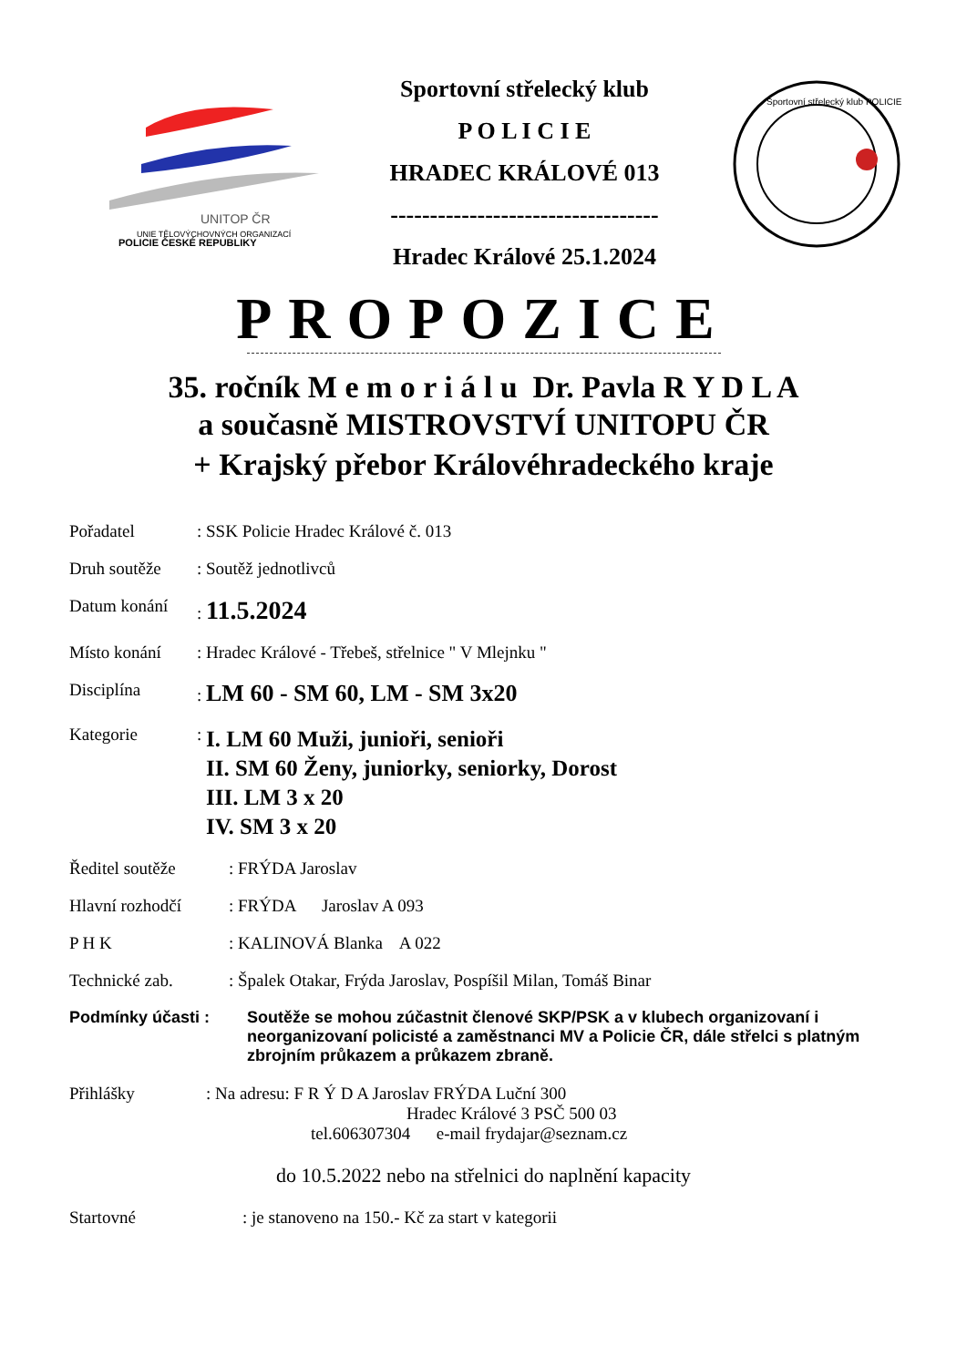UNITOP ČR
UNIE TĚLOVÝCHOVNÝCH ORGANIZACÍ
POLICIE ČESKÉ REPUBLIKY
Sportovní střelecký klub
P O L I C I E
HRADEC KRÁLOVÉ 013
----------------------------------
Hradec Králové 25.1.2024
Sportovní střelecký klub POLICIE
PROPOZICE
35. ročník M e m o r i á l u Dr. Pavla R Y D L A
a současně MISTROVSTVÍ UNITOPU ČR
+ Krajský přebor Královéhradeckého kraje
Pořadatel: SSK Policie Hradec Králové č. 013
Druh soutěže: Soutěž jednotlivců
Datum konání: 11.5.2024
Místo konání: Hradec Králové - Třebeš, střelnice " V Mlejnku "
Disciplína: LM 60 - SM 60, LM - SM 3x20
Kategorie: I. LM 60 Muži, junioři, senioři
II. SM 60 Ženy, juniorky, seniorky, Dorost
III. LM 3 x 20
IV. SM 3 x 20
Ředitel soutěže: FRÝDA Jaroslav
Hlavní rozhodčí: FRÝDA Jaroslav A 093
P H K: KALINOVÁ Blanka A 022
Technické zab.: Špalek Otakar, Frýda Jaroslav, Pospíšil Milan, Tomáš Binar
Podmínky účasti : Soutěže se mohou zúčastnit členové SKP/PSK a v klubech organizovaní i neorganizovaní policisté a zaměstnanci MV a Policie ČR, dále střelci s platným zbrojním průkazem a průkazem zbraně.
Přihlášky: Na adresu: F R Ý D A Jaroslav FRÝDA Luční 300
Hradec Králové 3 PSČ 500 03
tel.606307304 e-mail frydajar@seznam.cz
do 10.5.2022 nebo na střelnici do naplnění kapacity
Startovné: je stanoveno na 150.- Kč za start v kategorii